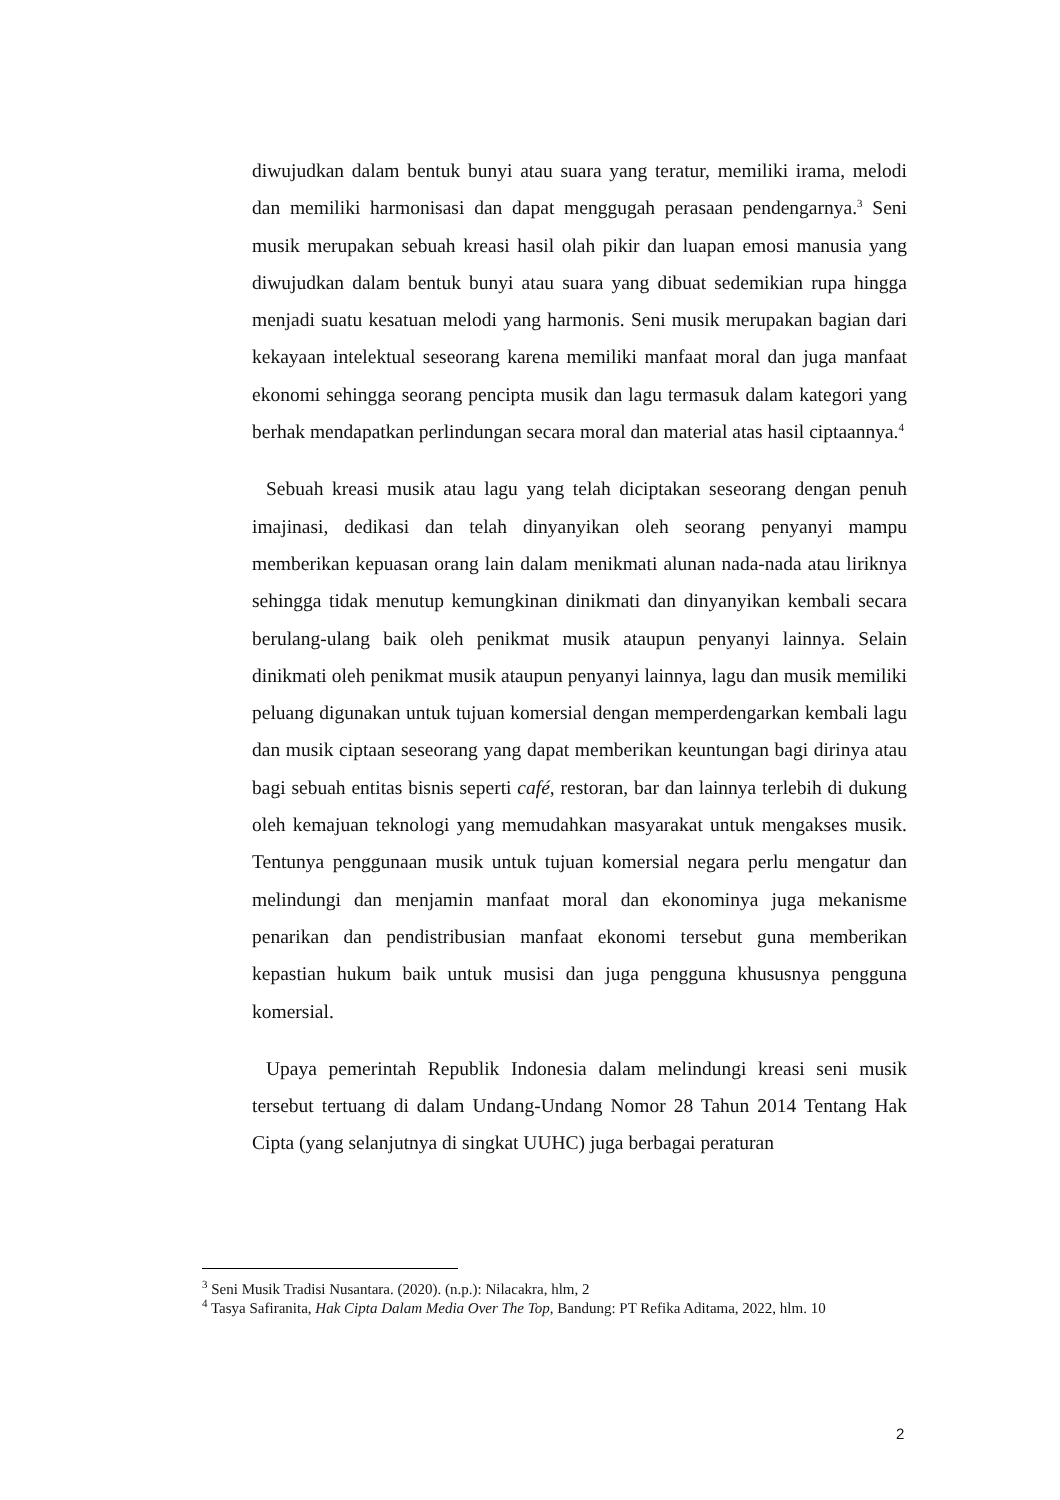diwujudkan dalam bentuk bunyi atau suara yang teratur, memiliki irama, melodi dan memiliki harmonisasi dan dapat menggugah perasaan pendengarnya.<sup>3</sup> Seni musik merupakan sebuah kreasi hasil olah pikir dan luapan emosi manusia yang diwujudkan dalam bentuk bunyi atau suara yang dibuat sedemikian rupa hingga menjadi suatu kesatuan melodi yang harmonis. Seni musik merupakan bagian dari kekayaan intelektual seseorang karena memiliki manfaat moral dan juga manfaat ekonomi sehingga seorang pencipta musik dan lagu termasuk dalam kategori yang berhak mendapatkan perlindungan secara moral dan material atas hasil ciptaannya.<sup>4</sup>
Sebuah kreasi musik atau lagu yang telah diciptakan seseorang dengan penuh imajinasi, dedikasi dan telah dinyanyikan oleh seorang penyanyi mampu memberikan kepuasan orang lain dalam menikmati alunan nada-nada atau liriknya sehingga tidak menutup kemungkinan dinikmati dan dinyanyikan kembali secara berulang-ulang baik oleh penikmat musik ataupun penyanyi lainnya. Selain dinikmati oleh penikmat musik ataupun penyanyi lainnya, lagu dan musik memiliki peluang digunakan untuk tujuan komersial dengan memperdengarkan kembali lagu dan musik ciptaan seseorang yang dapat memberikan keuntungan bagi dirinya atau bagi sebuah entitas bisnis seperti café, restoran, bar dan lainnya terlebih di dukung oleh kemajuan teknologi yang memudahkan masyarakat untuk mengakses musik. Tentunya penggunaan musik untuk tujuan komersial negara perlu mengatur dan melindungi dan menjamin manfaat moral dan ekonominya juga mekanisme penarikan dan pendistribusian manfaat ekonomi tersebut guna memberikan kepastian hukum baik untuk musisi dan juga pengguna khususnya pengguna komersial.
Upaya pemerintah Republik Indonesia dalam melindungi kreasi seni musik tersebut tertuang di dalam Undang-Undang Nomor 28 Tahun 2014 Tentang Hak Cipta (yang selanjutnya di singkat UUHC) juga berbagai peraturan
<sup>3</sup> Seni Musik Tradisi Nusantara. (2020). (n.p.): Nilacakra, hlm, 2
<sup>4</sup> Tasya Safiranita, Hak Cipta Dalam Media Over The Top, Bandung: PT Refika Aditama, 2022, hlm. 10
2